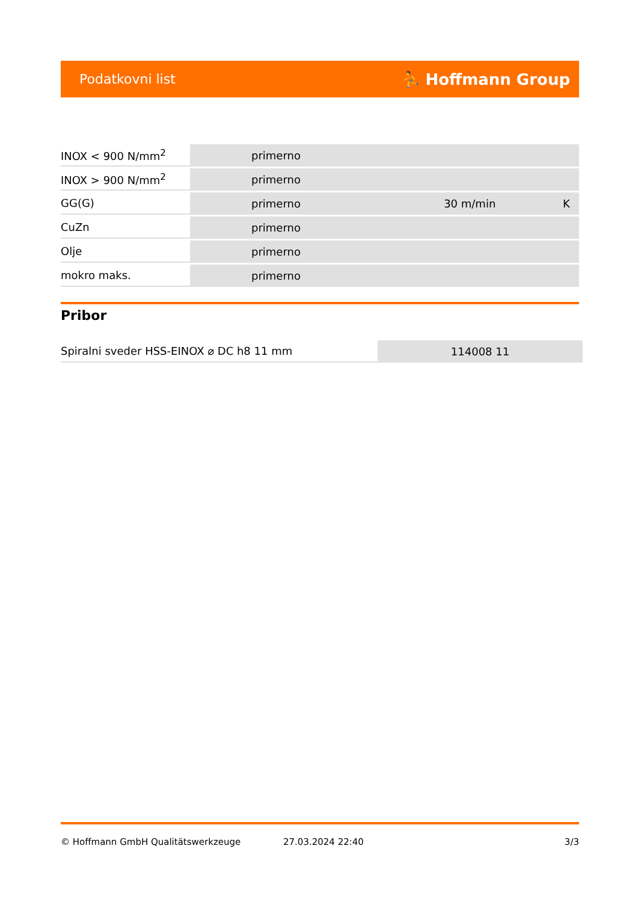Podatkovni list ⛹ Hoffmann Group
| INOX < 900 N/mm<sup>2</sup> | primerno | | |
| INOX > 900 N/mm<sup>2</sup> | primerno | | |
| GG(G) | primerno | 30 m/min | K |
| CuZn | primerno | | |
| Olje | primerno | | |
| mokro maks. | primerno | | |
Pribor
| Spiralni sveder HSS-EINOX ⌀ DC h8 11 mm | 114008 11 |
© Hoffmann GmbH Qualitätswerkzeuge 27.03.2024 22:40 3/3